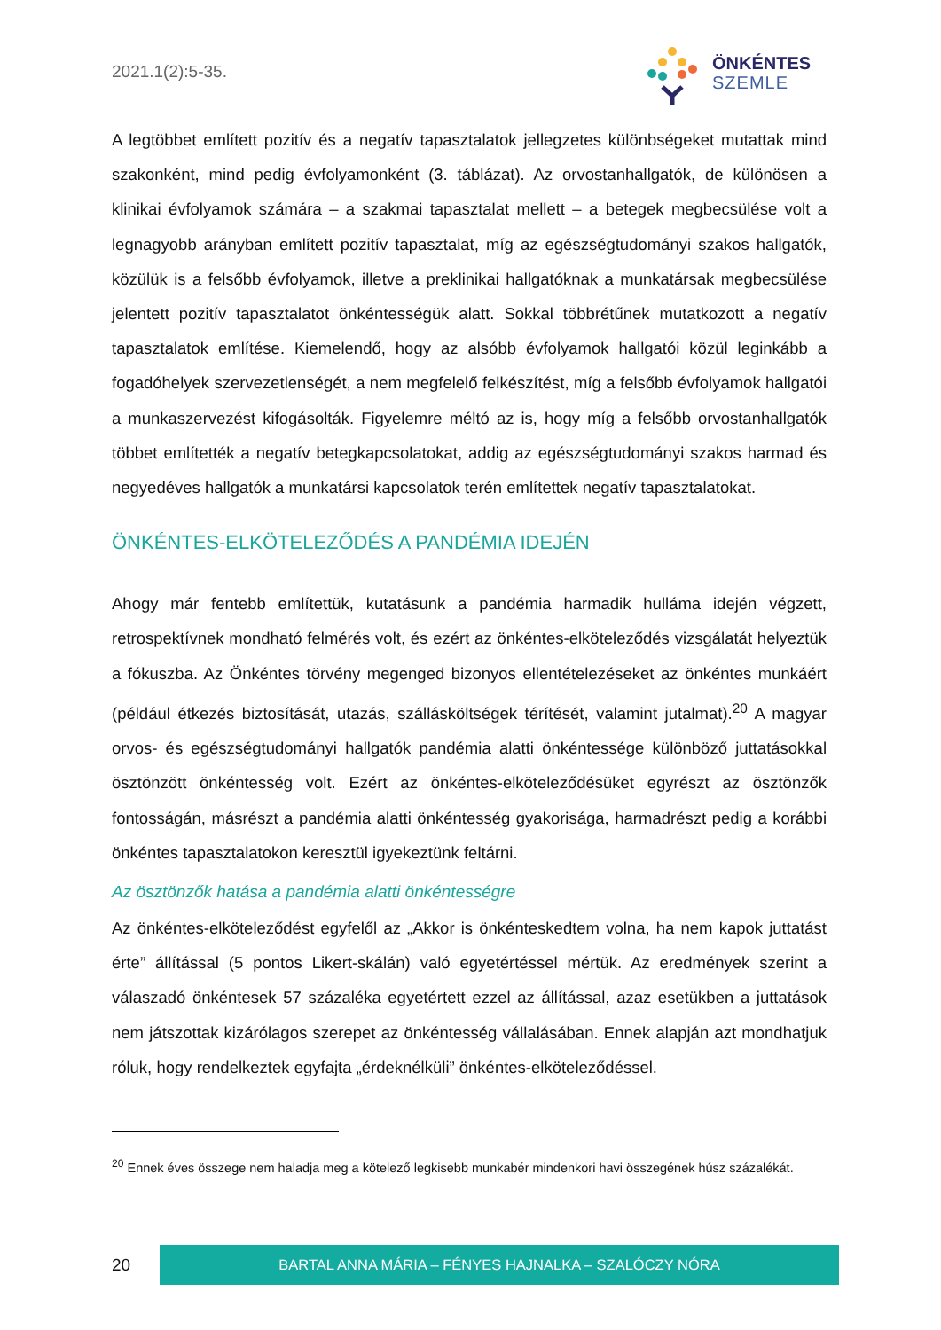2021.1(2):5-35.
ÖNKÉNTES
SZEMLE
A legtöbbet említett pozitív és a negatív tapasztalatok jellegzetes különbségeket mutattak mind szakonként, mind pedig évfolyamonként (3. táblázat). Az orvostanhallgatók, de különösen a klinikai évfolyamok számára – a szakmai tapasztalat mellett – a betegek megbecsülése volt a legnagyobb arányban említett pozitív tapasztalat, míg az egészségtudományi szakos hallgatók, közülük is a felsőbb évfolyamok, illetve a preklinikai hallgatóknak a munkatársak megbecsülése jelentett pozitív tapasztalatot önkéntességük alatt. Sokkal többrétűnek mutatkozott a negatív tapasztalatok említése. Kiemelendő, hogy az alsóbb évfolyamok hallgatói közül leginkább a fogadóhelyek szervezetlenségét, a nem megfelelő felkészítést, míg a felsőbb évfolyamok hallgatói a munkaszervezést kifogásolták. Figyelemre méltó az is, hogy míg a felsőbb orvostanhallgatók többet említették a negatív betegkapcsolatokat, addig az egészségtudományi szakos harmad és negyedéves hallgatók a munkatársi kapcsolatok terén említettek negatív tapasztalatokat.
ÖNKÉNTES-ELKÖTELEZŐDÉS A PANDÉMIA IDEJÉN
Ahogy már fentebb említettük, kutatásunk a pandémia harmadik hulláma idején végzett, retrospektívnek mondható felmérés volt, és ezért az önkéntes-elköteleződés vizsgálatát helyeztük a fókuszba. Az Önkéntes törvény megenged bizonyos ellentételezéseket az önkéntes munkáért (például étkezés biztosítását, utazás, szállásköltségek térítését, valamint jutalmat).<sup>20</sup> A magyar orvos- és egészségtudományi hallgatók pandémia alatti önkéntessége különböző juttatásokkal ösztönzött önkéntesség volt. Ezért az önkéntes-elköteleződésüket egyrészt az ösztönzők fontosságán, másrészt a pandémia alatti önkéntesség gyakorisága, harmadrészt pedig a korábbi önkéntes tapasztalatokon keresztül igyekeztünk feltárni.
Az ösztönzők hatása a pandémia alatti önkéntességre
Az önkéntes-elköteleződést egyfelől az „Akkor is önkénteskedtem volna, ha nem kapok juttatást érte” állítással (5 pontos Likert-skálán) való egyetértéssel mértük. Az eredmények szerint a válaszadó önkéntesek 57 százaléka egyetértett ezzel az állítással, azaz esetükben a juttatások nem játszottak kizárólagos szerepet az önkéntesség vállalásában. Ennek alapján azt mondhatjuk róluk, hogy rendelkeztek egyfajta „érdeknélküli” önkéntes-elköteleződéssel.
<sup>20</sup> Ennek éves összege nem haladja meg a kötelező legkisebb munkabér mindenkori havi összegének húsz százalékát.
20
BARTAL ANNA MÁRIA – FÉNYES HAJNALKA – SZALÓCZY NÓRA